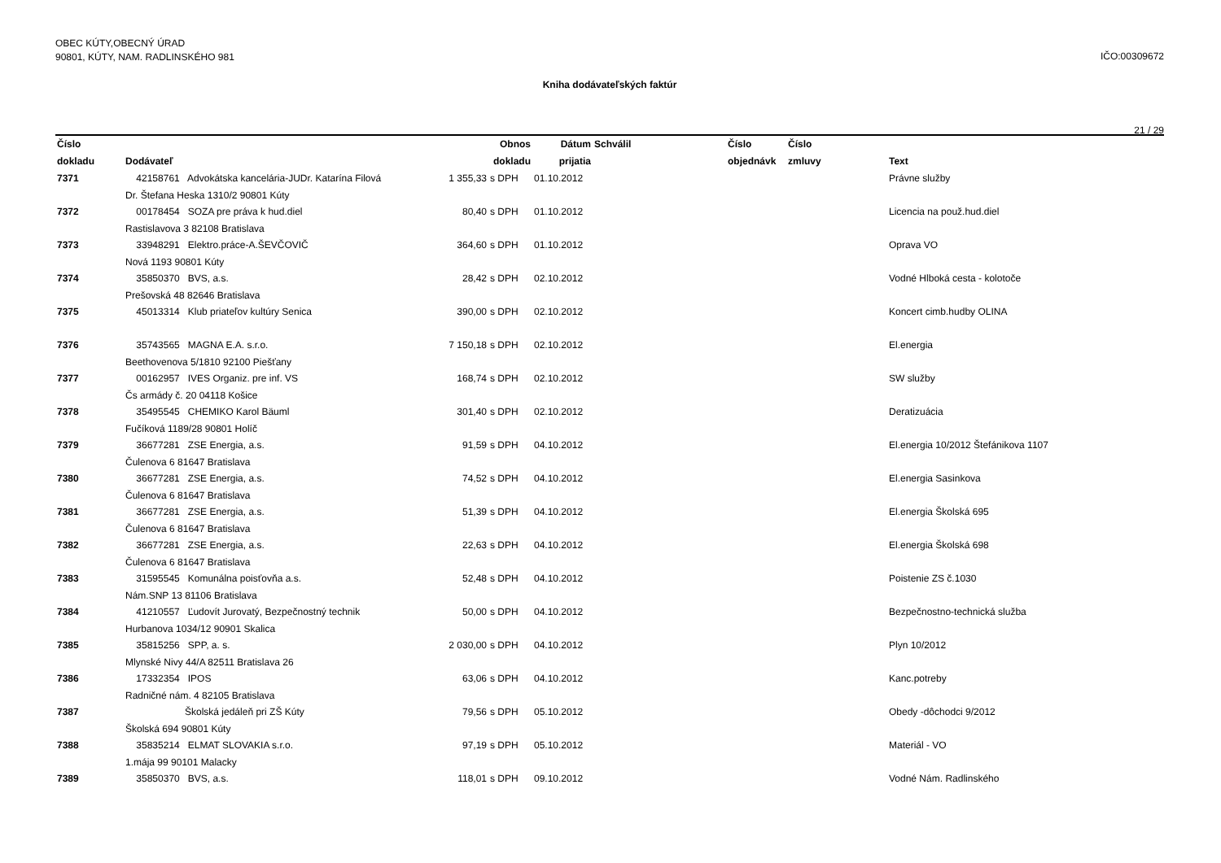OBEC KÚTY,OBECNÝ ÚRAD
90801, KÚTY, NAM. RADLINSKÉHO 981
IČO:00309672
Kniha dodávateľských faktúr
21 / 29
| Číslo dokladu | Dodávateľ | Obnos dokladu | | Dátum prijatia | Schválil | Číslo objednávk | Číslo zmluvy | Text |
| --- | --- | --- | --- | --- | --- | --- | --- | --- |
| 7371 | 42158761 Advokátska kancelária-JUDr. Katarína Filová | 1 355,33 | s DPH | 01.10.2012 | | | | Právne služby |
| | Dr. Štefana Heska 1310/2 90801 Kúty | | | | | | | |
| 7372 | 00178454 SOZA pre práva k hud.diel | 80,40 | s DPH | 01.10.2012 | | | | Licencia na použ.hud.diel |
| | Rastislavova 3 82108 Bratislava | | | | | | | |
| 7373 | 33948291 Elektro.práce-A.ŠEVČOVIČ | 364,60 | s DPH | 01.10.2012 | | | | Oprava VO |
| | Nová 1193 90801 Kúty | | | | | | | |
| 7374 | 35850370 BVS, a.s. | 28,42 | s DPH | 02.10.2012 | | | | Vodné Hlboká cesta - kolotoče |
| | Prešovská 48 82646 Bratislava | | | | | | | |
| 7375 | 45013314 Klub priateľov kultúry Senica | 390,00 | s DPH | 02.10.2012 | | | | Koncert cimb.hudby OLINA |
| 7376 | 35743565 MAGNA E.A. s.r.o. | 7 150,18 | s DPH | 02.10.2012 | | | | El.energia |
| | Beethovenova 5/1810 92100 Piešťany | | | | | | | |
| 7377 | 00162957 IVES Organiz. pre inf. VS | 168,74 | s DPH | 02.10.2012 | | | | SW služby |
| | Čs armády č. 20 04118 Košice | | | | | | | |
| 7378 | 35495545 CHEMIKO Karol Bäuml | 301,40 | s DPH | 02.10.2012 | | | | Deratizuácia |
| | Fučíková 1189/28 90801 Holíč | | | | | | | |
| 7379 | 36677281 ZSE Energia, a.s. | 91,59 | s DPH | 04.10.2012 | | | | El.energia 10/2012 Štefánikova 1107 |
| | Čulenova 6 81647 Bratislava | | | | | | | |
| 7380 | 36677281 ZSE Energia, a.s. | 74,52 | s DPH | 04.10.2012 | | | | El.energia Sasinkova |
| | Čulenova 6 81647 Bratislava | | | | | | | |
| 7381 | 36677281 ZSE Energia, a.s. | 51,39 | s DPH | 04.10.2012 | | | | El.energia Školská 695 |
| | Čulenova 6 81647 Bratislava | | | | | | | |
| 7382 | 36677281 ZSE Energia, a.s. | 22,63 | s DPH | 04.10.2012 | | | | El.energia Školská 698 |
| | Čulenova 6 81647 Bratislava | | | | | | | |
| 7383 | 31595545 Komunálna poisťovňa a.s. | 52,48 | s DPH | 04.10.2012 | | | | Poistenie ZS č.1030 |
| | Nám.SNP 13 81106 Bratislava | | | | | | | |
| 7384 | 41210557 Ľudovít Jurovatý, Bezpečnostný technik | 50,00 | s DPH | 04.10.2012 | | | | Bezpečnostno-technická služba |
| | Hurbanova 1034/12 90901 Skalica | | | | | | | |
| 7385 | 35815256 SPP, a. s. | 2 030,00 | s DPH | 04.10.2012 | | | | Plyn 10/2012 |
| | Mlynské Nivy 44/A 82511 Bratislava 26 | | | | | | | |
| 7386 | 17332354 IPOS | 63,06 | s DPH | 04.10.2012 | | | | Kanc.potreby |
| | Radničné nám. 4 82105 Bratislava | | | | | | | |
| 7387 | Školská jedáleň pri ZŠ Kúty | 79,56 | s DPH | 05.10.2012 | | | | Obedy -dôchodci 9/2012 |
| | Školská 694 90801 Kúty | | | | | | | |
| 7388 | 35835214 ELMAT SLOVAKIA s.r.o. | 97,19 | s DPH | 05.10.2012 | | | | Materiál - VO |
| | 1.mája 99 90101 Malacky | | | | | | | |
| 7389 | 35850370 BVS, a.s. | 118,01 | s DPH | 09.10.2012 | | | | Vodné Nám. Radlinského |